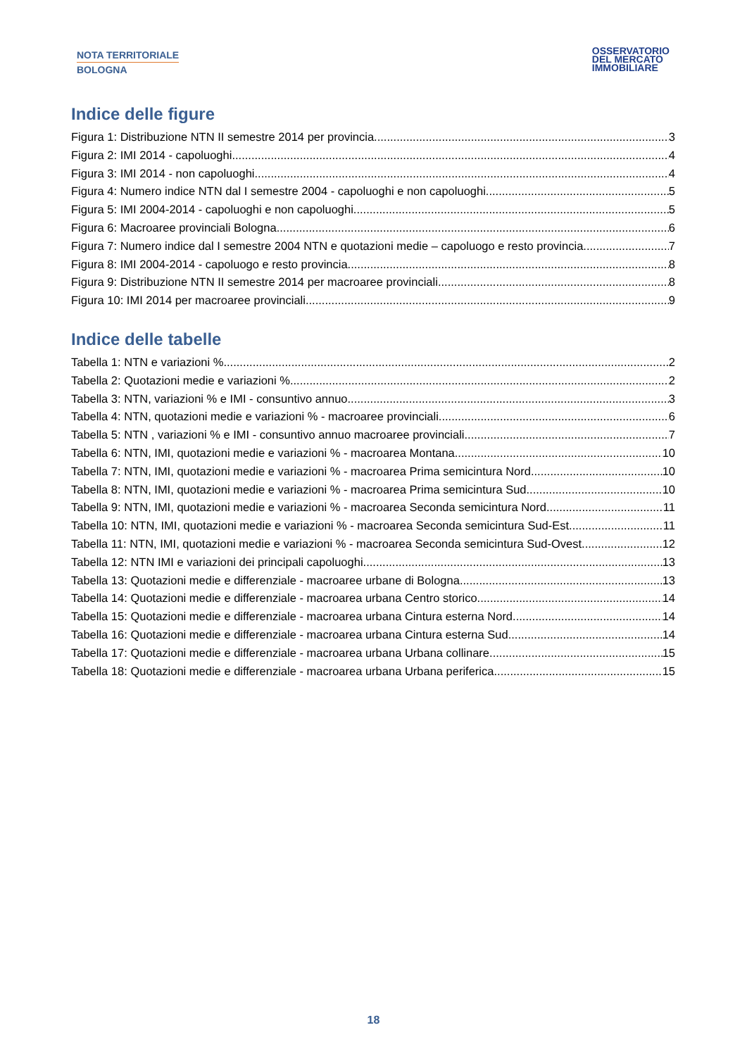NOTA TERRITORIALE
BOLOGNA
OSSERVATORIO
DEL MERCATO
IMMOBILIARE
Indice delle figure
Figura 1: Distribuzione NTN II semestre 2014 per provincia 3
Figura 2: IMI 2014 - capoluoghi 4
Figura 3: IMI 2014 - non capoluoghi 4
Figura 4: Numero indice NTN dal I semestre 2004 - capoluoghi e non capoluoghi 5
Figura 5: IMI 2004-2014 - capoluoghi e non capoluoghi 5
Figura 6: Macroaree provinciali Bologna 6
Figura 7: Numero indice dal I semestre 2004 NTN e quotazioni medie – capoluogo e resto provincia 7
Figura 8: IMI 2004-2014 - capoluogo e resto provincia 8
Figura 9: Distribuzione NTN II semestre 2014 per macroaree provinciali 8
Figura 10: IMI 2014 per macroaree provinciali 9
Indice delle tabelle
Tabella 1: NTN e variazioni % 2
Tabella 2: Quotazioni medie e variazioni % 2
Tabella 3: NTN, variazioni % e IMI - consuntivo annuo 3
Tabella 4: NTN, quotazioni medie e variazioni % - macroaree provinciali 6
Tabella 5: NTN , variazioni % e IMI - consuntivo annuo macroaree provinciali 7
Tabella 6: NTN, IMI, quotazioni medie e variazioni % - macroarea Montana 10
Tabella 7: NTN, IMI, quotazioni medie e variazioni % - macroarea Prima semicintura Nord 10
Tabella 8: NTN, IMI, quotazioni medie e variazioni % - macroarea Prima semicintura Sud 10
Tabella 9: NTN, IMI, quotazioni medie e variazioni % - macroarea Seconda semicintura Nord 11
Tabella 10: NTN, IMI, quotazioni medie e variazioni % - macroarea Seconda semicintura Sud-Est 11
Tabella 11: NTN, IMI, quotazioni medie e variazioni % - macroarea Seconda semicintura Sud-Ovest 12
Tabella 12: NTN IMI e variazioni dei principali capoluoghi 13
Tabella 13: Quotazioni medie e differenziale - macroaree urbane di Bologna 13
Tabella 14: Quotazioni medie e differenziale - macroarea urbana Centro storico 14
Tabella 15: Quotazioni medie e differenziale - macroarea urbana Cintura esterna Nord 14
Tabella 16: Quotazioni medie e differenziale - macroarea urbana Cintura esterna Sud 14
Tabella 17: Quotazioni medie e differenziale - macroarea urbana Urbana collinare 15
Tabella 18: Quotazioni medie e differenziale - macroarea urbana Urbana periferica 15
18